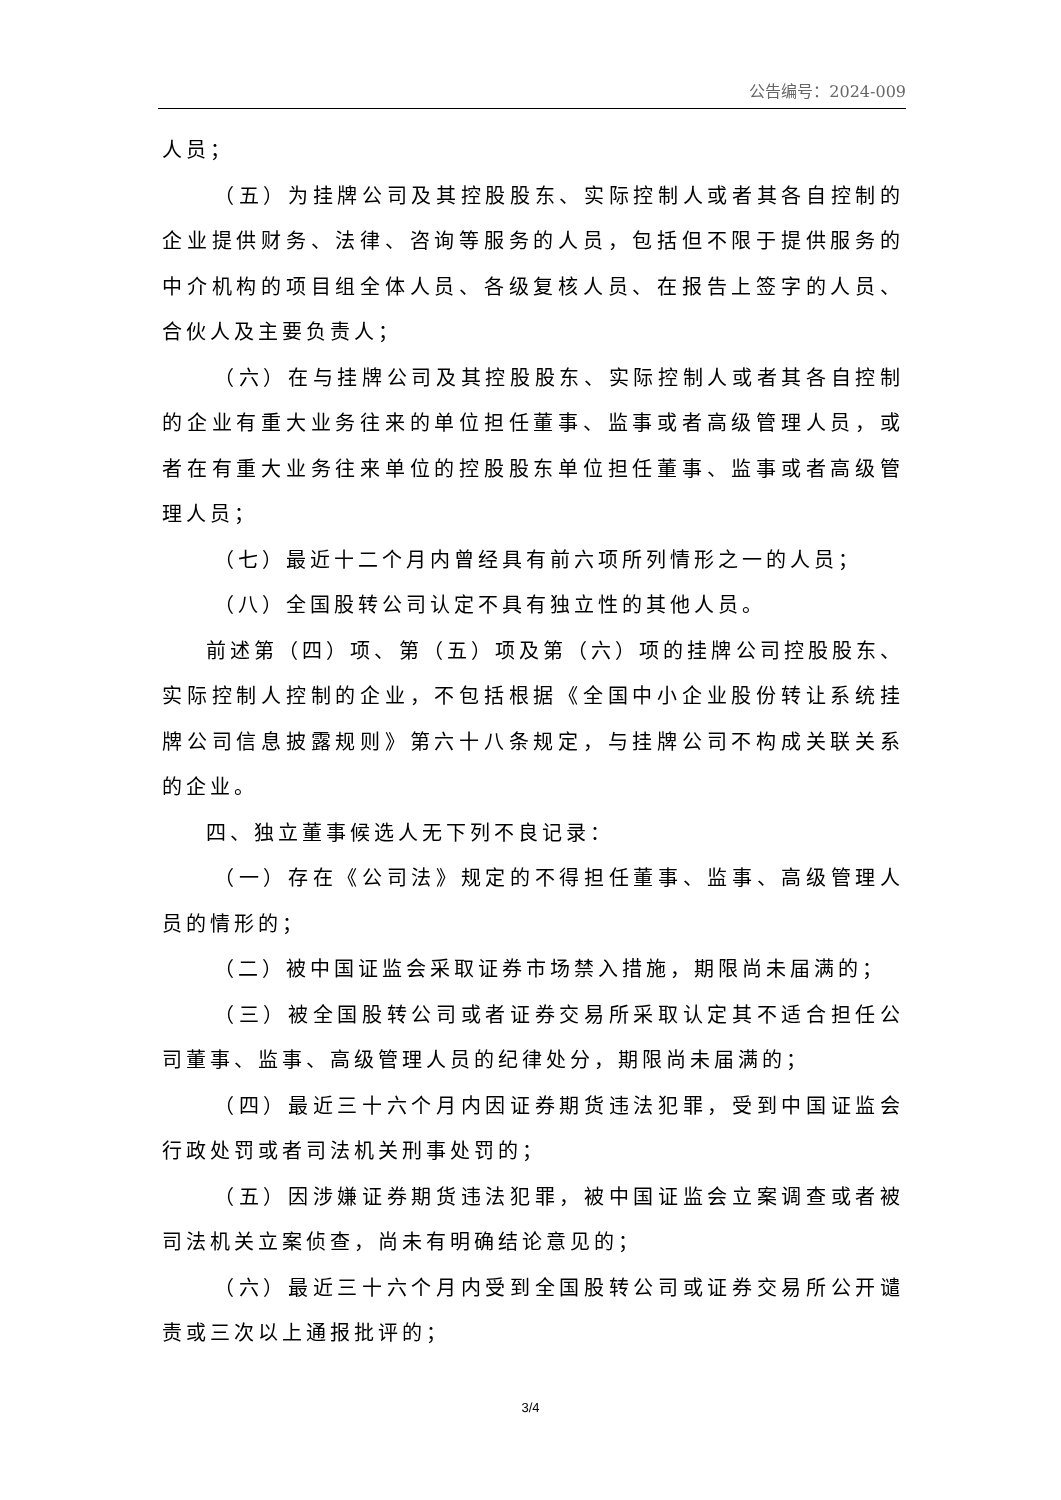公告编号：2024-009
人员；
（五）为挂牌公司及其控股股东、实际控制人或者其各自控制的企业提供财务、法律、咨询等服务的人员，包括但不限于提供服务的中介机构的项目组全体人员、各级复核人员、在报告上签字的人员、合伙人及主要负责人；
（六）在与挂牌公司及其控股股东、实际控制人或者其各自控制的企业有重大业务往来的单位担任董事、监事或者高级管理人员，或者在有重大业务往来单位的控股股东单位担任董事、监事或者高级管理人员；
（七）最近十二个月内曾经具有前六项所列情形之一的人员；
（八）全国股转公司认定不具有独立性的其他人员。
前述第（四）项、第（五）项及第（六）项的挂牌公司控股股东、实际控制人控制的企业，不包括根据《全国中小企业股份转让系统挂牌公司信息披露规则》第六十八条规定，与挂牌公司不构成关联关系的企业。
四、独立董事候选人无下列不良记录：
（一）存在《公司法》规定的不得担任董事、监事、高级管理人员的情形的；
（二）被中国证监会采取证券市场禁入措施，期限尚未届满的；
（三）被全国股转公司或者证券交易所采取认定其不适合担任公司董事、监事、高级管理人员的纪律处分，期限尚未届满的；
（四）最近三十六个月内因证券期货违法犯罪，受到中国证监会行政处罚或者司法机关刑事处罚的；
（五）因涉嫌证券期货违法犯罪，被中国证监会立案调查或者被司法机关立案侦查，尚未有明确结论意见的；
（六）最近三十六个月内受到全国股转公司或证券交易所公开谴责或三次以上通报批评的；
3/4